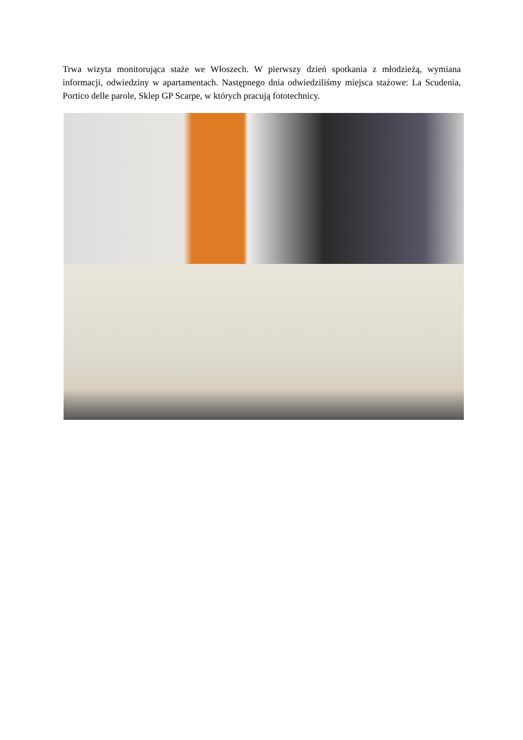Trwa wizyta monitorująca staże we Włoszech. W pierwszy dzień spotkania z młodzieżą, wymiana informacji, odwiedziny w apartamentach. Następnego dnia odwiedziliśmy miejsca stażowe: La Scudenia, Portico delle parole, Sklep GP Scarpe, w których pracują fototechnicy.